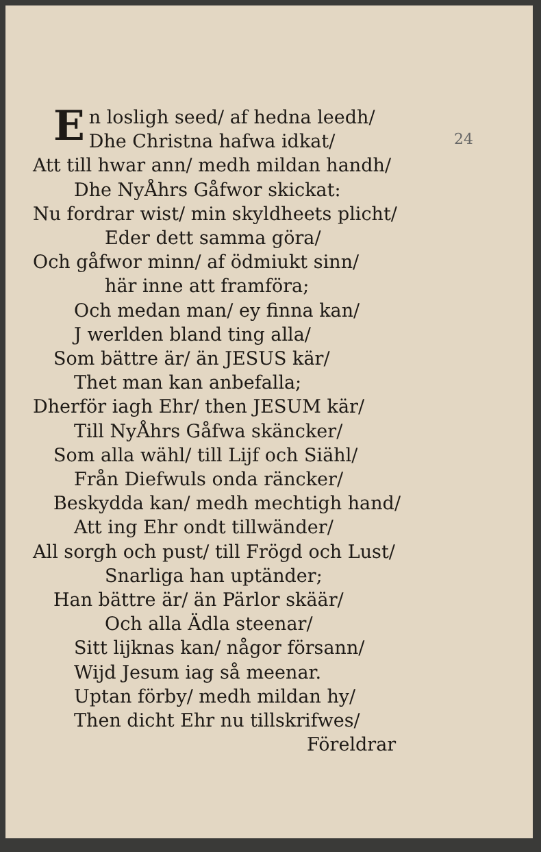24
En losligh seed/ af hedna leedh/
Dhe Christna hafwa idkat/
Att till hwar ann/ medh mildan handh/
Dhe NyÅhrs Gåfwor skickat:
Nu fordrar wist/ min skyldheets plicht/
Eder dett samma göra/
Och gåfwor minn/ af ödmiukt sinn/
här inne att framföra;
Och medan man/ ey finna kan/
J werlden bland ting alla/
Som bättre är/ än JESUS kär/
Thet man kan anbefalla;
Dherför iagh Ehr/ then JESUM kär/
Till NyÅhrs Gåfwa skäncker/
Som alla wähl/ till Lijf och Siähl/
Från Diefwuls onda räncker/
Beskydda kan/ medh mechtigh hand/
Att ing Ehr ondt tillwänder/
All sorgh och pust/ till Frögd och Lust/
Snarliga han uptänder;
Han bättre är/ än Pärlor skäär/
Och alla Ädla steenar/
Sitt lijknas kan/ någor försann/
Wijd Jesum iag så meenar.
Uptan förby/ medh mildan hy/
Then dicht Ehr nu tillskrifwes/
Föreldrar